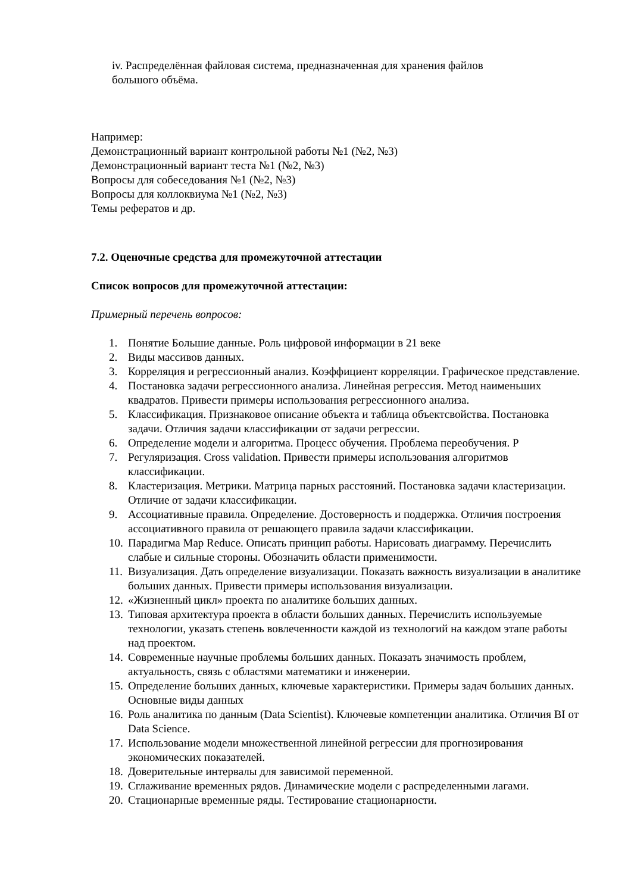iv. Распределённая файловая система, предназначенная для хранения файлов
большого объёма.
Например:
Демонстрационный вариант контрольной работы №1 (№2, №3)
Демонстрационный вариант теста №1 (№2, №3)
Вопросы для собеседования №1 (№2, №3)
Вопросы для коллоквиума №1 (№2, №3)
Темы рефератов и др.
7.2. Оценочные средства для промежуточной аттестации
Список вопросов для промежуточной аттестации:
Примерный перечень вопросов:
1. Понятие Большие данные. Роль цифровой информации в 21 веке
2. Виды массивов данных.
3. Корреляция и регрессионный анализ. Коэффициент корреляции. Графическое представление.
4. Постановка задачи регрессионного анализа. Линейная регрессия. Метод наименьших квадратов. Привести примеры использования регрессионного анализа.
5. Классификация. Признаковое описание объекта и таблица объектсвойства. Постановка задачи. Отличия задачи классификации от задачи регрессии.
6. Определение модели и алгоритма. Процесс обучения. Проблема переобучения. Р
7. Регуляризация. Cross validation. Привести примеры использования алгоритмов классификации.
8. Кластеризация. Метрики. Матрица парных расстояний. Постановка задачи кластеризации. Отличие от задачи классификации.
9. Ассоциативные правила. Определение. Достоверность и поддержка. Отличия построения ассоциативного правила от решающего правила задачи классификации.
10. Парадигма Map Reduce. Описать принцип работы. Нарисовать диаграмму. Перечислить слабые и сильные стороны. Обозначить области применимости.
11. Визуализация. Дать определение визуализации. Показать важность визуализации в аналитике больших данных. Привести примеры использования визуализации.
12. «Жизненный цикл» проекта по аналитике больших данных.
13. Типовая архитектура проекта в области больших данных. Перечислить используемые технологии, указать степень вовлеченности каждой из технологий на каждом этапе работы над проектом.
14. Современные научные проблемы больших данных. Показать значимость проблем, актуальность, связь с областями математики и инженерии.
15. Определение больших данных, ключевые характеристики. Примеры задач больших данных. Основные виды данных
16. Роль аналитика по данным (Data Scientist). Ключевые компетенции аналитика. Отличия BI от Data Science.
17. Использование модели множественной линейной регрессии для прогнозирования экономических показателей.
18. Доверительные интервалы для зависимой переменной.
19. Сглаживание временных рядов. Динамические модели с распределенными лагами.
20. Стационарные временные ряды. Тестирование стационарности.